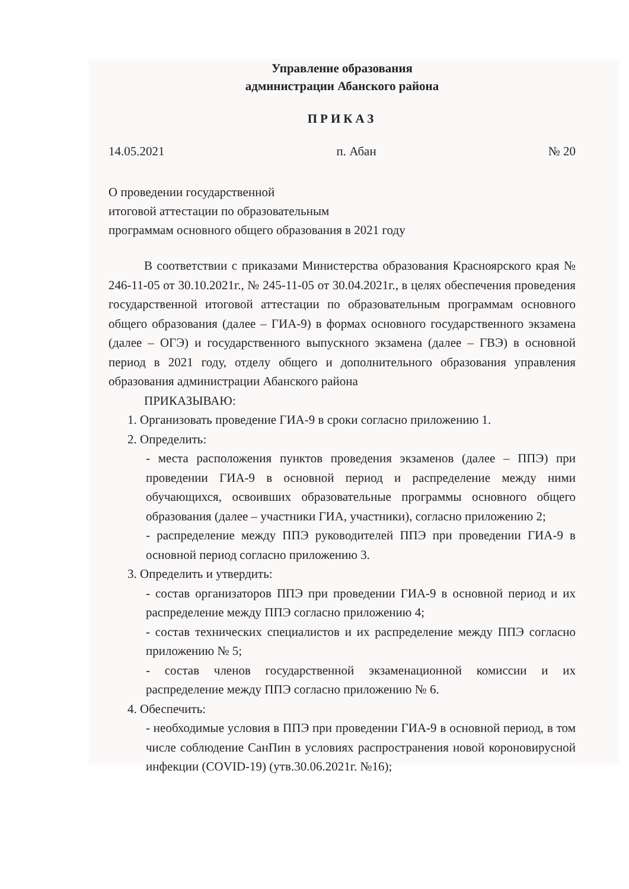Управление образования
администрации Абанского района
ПРИКАЗ
14.05.2021 п. Абан № 20
О проведении государственной
итоговой аттестации по образовательным
программам основного общего образования в 2021 году
В соответствии с приказами Министерства образования Красноярского края № 246-11-05 от 30.10.2021г., № 245-11-05 от 30.04.2021г., в целях обеспечения проведения государственной итоговой аттестации по образовательным программам основного общего образования (далее – ГИА-9) в формах основного государственного экзамена (далее – ОГЭ) и государственного выпускного экзамена (далее – ГВЭ) в основной период в 2021 году, отделу общего и дополнительного образования управления образования администрации Абанского района
ПРИКАЗЫВАЮ:
1. Организовать проведение ГИА-9 в сроки согласно приложению 1.
2. Определить:
- места расположения пунктов проведения экзаменов (далее – ППЭ) при проведении ГИА-9 в основной период и распределение между ними обучающихся, освоивших образовательные программы основного общего образования (далее – участники ГИА, участники), согласно приложению 2;
- распределение между ППЭ руководителей ППЭ при проведении ГИА-9 в основной период согласно приложению 3.
3. Определить и утвердить:
- состав организаторов ППЭ при проведении ГИА-9 в основной период и их распределение между ППЭ согласно приложению 4;
- состав технических специалистов и их распределение между ППЭ согласно приложению № 5;
- состав членов государственной экзаменационной комиссии и их распределение между ППЭ согласно приложению № 6.
4. Обеспечить:
- необходимые условия в ППЭ при проведении ГИА-9 в основной период, в том числе соблюдение СанПин в условиях распространения новой короновирусной инфекции (COVID-19) (утв.30.06.2021г. №16);